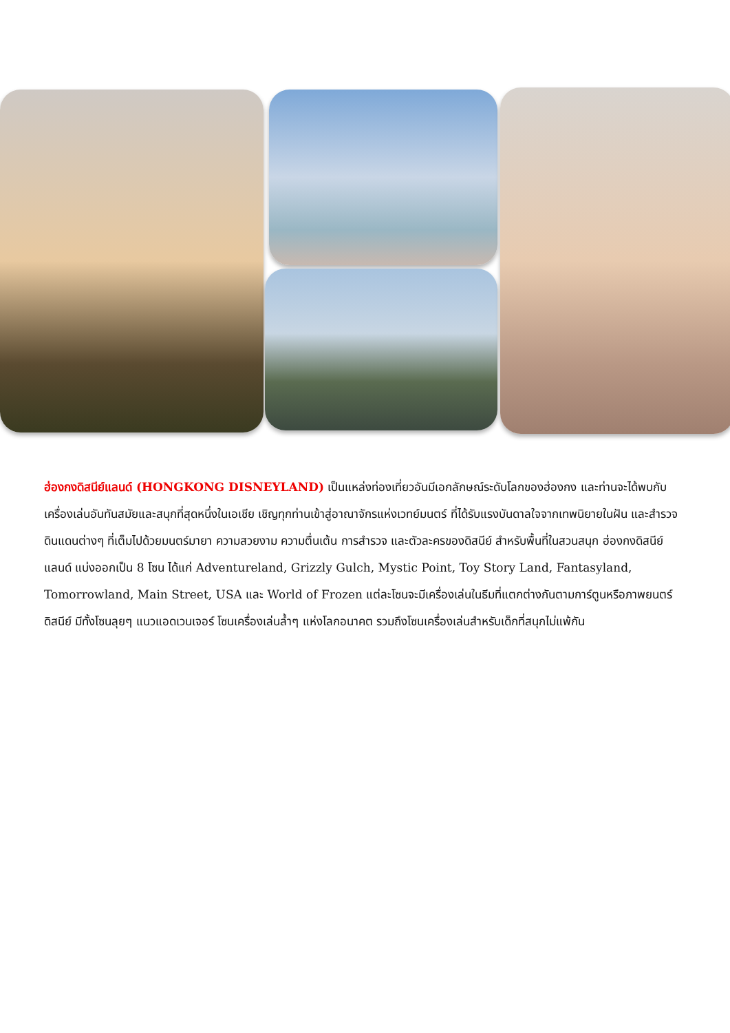ฮ่องกงดิสนีย์แลนด์ (HONGKONG DISNEYLAND) เป็นแหล่งท่องเที่ยวอันมีเอกลักษณ์ระดับโลกของฮ่องกง และท่านจะได้พบกับเครื่องเล่นอันทันสมัยและสนุกที่สุดหนึ่งในเอเชีย เชิญทุกท่านเข้าสู่อาณาจักรแห่งเวทย์มนตร์ ที่ได้รับแรงบันดาลใจจากเทพนิยายในฝัน และสำรวจดินแดนต่างๆ ที่เต็มไปด้วยมนตร์มายา ความสวยงาม ความตื่นเต้น การสำรวจ และตัวละครของดิสนีย์ สำหรับพื้นที่ในสวนสนุก ฮ่องกงดิสนีย์แลนด์ แบ่งออกเป็น 8 โซน ได้แก่ Adventureland, Grizzly Gulch, Mystic Point, Toy Story Land, Fantasyland, Tomorrowland, Main Street, USA และ World of Frozen แต่ละโซนจะมีเครื่องเล่นในธีมที่แตกต่างกันตามการ์ตูนหรือภาพยนตร์ดิสนีย์ มีทั้งโซนลุยๆ แนวแอดเวนเจอร์ โซนเครื่องเล่นล้ำๆ แห่งโลกอนาคต รวมถึงโซนเครื่องเล่นสำหรับเด็กที่สนุกไม่แพ้กัน